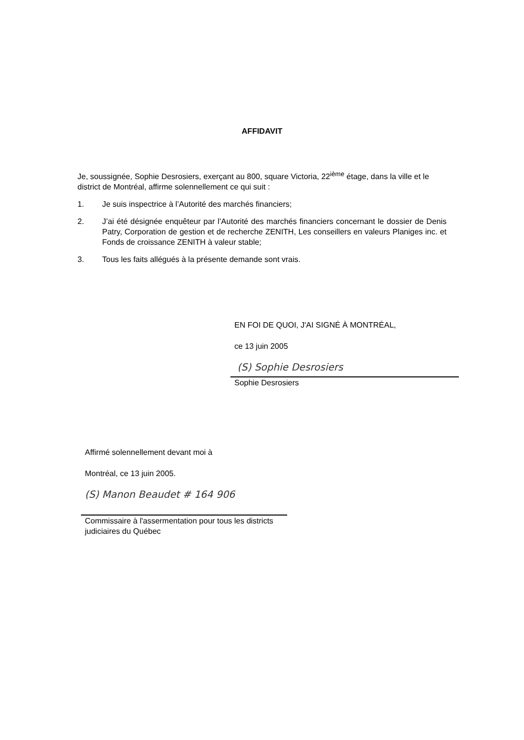AFFIDAVIT
Je, soussignée, Sophie Desrosiers, exerçant au 800, square Victoria, 22<sup>ième</sup> étage, dans la ville et le district de Montréal, affirme solennellement ce qui suit :
1. Je suis inspectrice à l’Autorité des marchés financiers;
2. J’ai été désignée enquêteur par l’Autorité des marchés financiers concernant le dossier de Denis Patry, Corporation de gestion et de recherche ZENITH, Les conseillers en valeurs Planiges inc. et Fonds de croissance ZENITH à valeur stable;
3. Tous les faits allégués à la présente demande sont vrais.
EN FOI DE QUOI, J'AI SIGNÉ À MONTRÉAL,
ce 13 juin 2005
(S) Sophie Desrosiers
Sophie Desrosiers
Affirmé solennellement devant moi à
Montréal, ce 13 juin 2005.
(S) Manon Beaudet # 164 906
Commissaire à l'assermentation pour tous les districts judiciaires du Québec